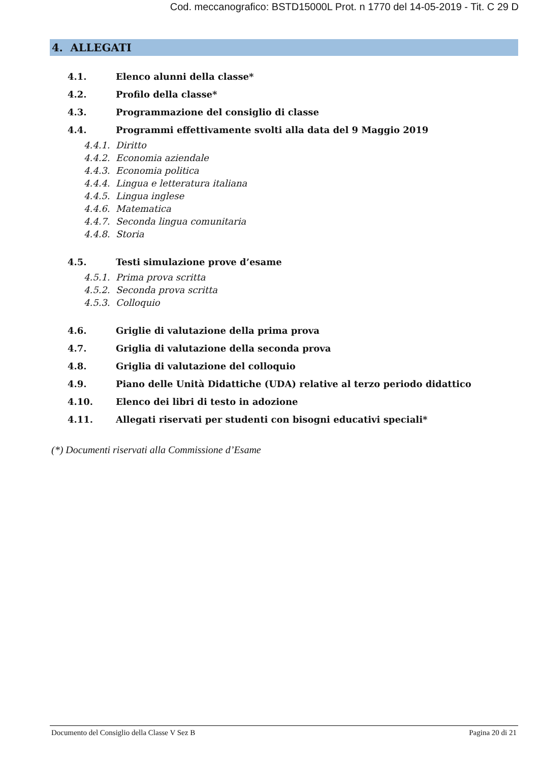Cod. meccanografico: BSTD15000L Prot. n 1770 del 14-05-2019 - Tit. C 29 D
4. ALLEGATI
4.1. Elenco alunni della classe*
4.2. Profilo della classe*
4.3. Programmazione del consiglio di classe
4.4. Programmi effettivamente svolti alla data del 9 Maggio 2019
4.4.1. Diritto
4.4.2. Economia aziendale
4.4.3. Economia politica
4.4.4. Lingua e letteratura italiana
4.4.5. Lingua inglese
4.4.6. Matematica
4.4.7. Seconda lingua comunitaria
4.4.8. Storia
4.5. Testi simulazione prove d’esame
4.5.1. Prima prova scritta
4.5.2. Seconda prova scritta
4.5.3. Colloquio
4.6. Griglie di valutazione della prima prova
4.7. Griglia di valutazione della seconda prova
4.8. Griglia di valutazione del colloquio
4.9. Piano delle Unità Didattiche (UDA) relative al terzo periodo didattico
4.10. Elenco dei libri di testo in adozione
4.11. Allegati riservati per studenti con bisogni educativi speciali*
(*) Documenti riservati alla Commissione d’Esame
Documento del Consiglio della Classe V Sez B Pagina 20 di 21